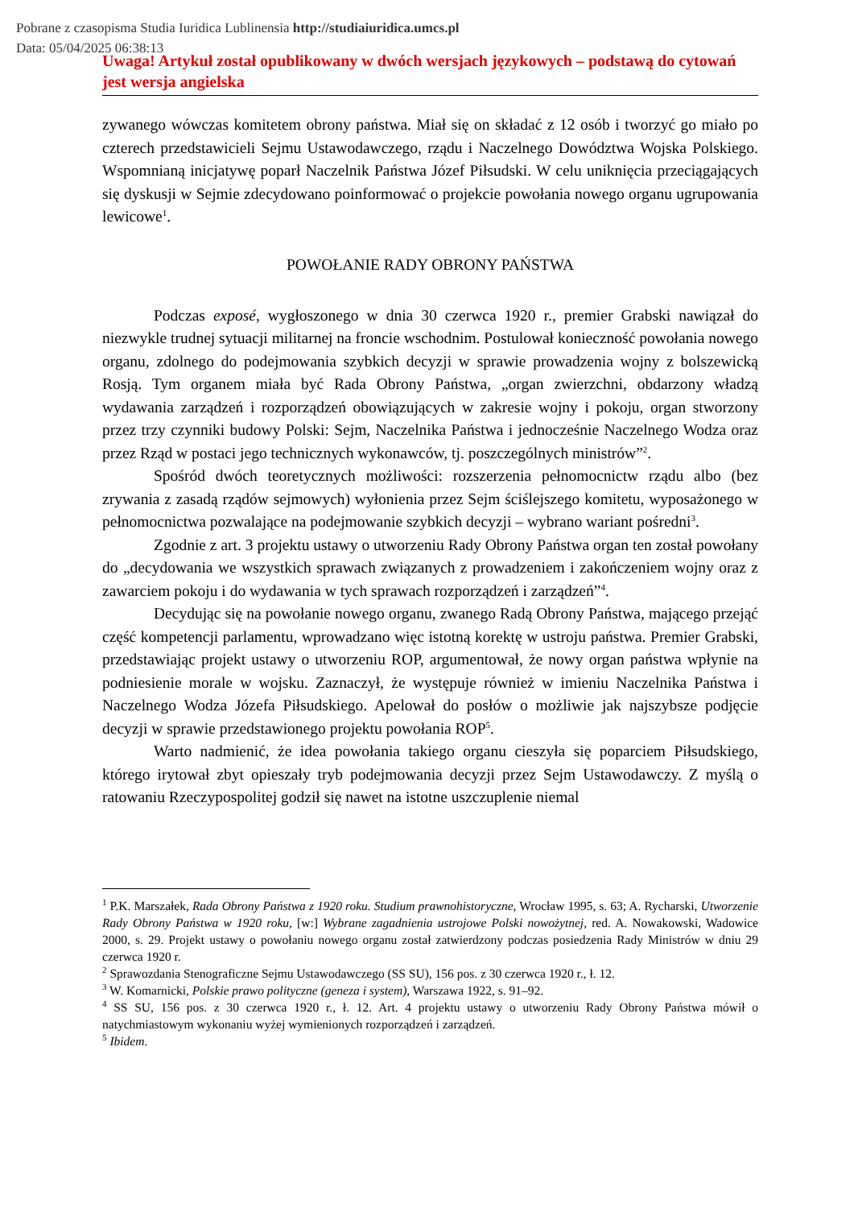Pobrane z czasopisma Studia Iuridica Lublinensia http://studiaiuridica.umcs.pl
Data: 05/04/2025 06:38:13
Uwaga! Artykuł został opublikowany w dwóch wersjach językowych – podstawą do cytowań jest wersja angielska
zywanego wówczas komitetem obrony państwa. Miał się on składać z 12 osób i tworzyć go miało po czterech przedstawicieli Sejmu Ustawodawczego, rządu i Naczelnego Dowództwa Wojska Polskiego. Wspomnianą inicjatywę poparł Naczelnik Państwa Józef Piłsudski. W celu uniknięcia przeciągających się dyskusji w Sejmie zdecydowano poinformować o projekcie powołania nowego organu ugrupowania lewicowe<sup>1</sup>.
POWOŁANIE RADY OBRONY PAŃSTWA
Podczas exposé, wygłoszonego w dnia 30 czerwca 1920 r., premier Grabski nawiązał do niezwykle trudnej sytuacji militarnej na froncie wschodnim. Postulował konieczność powołania nowego organu, zdolnego do podejmowania szybkich decyzji w sprawie prowadzenia wojny z bolszewicką Rosją. Tym organem miała być Rada Obrony Państwa, „organ zwierzchni, obdarzony władzą wydawania zarządzeń i rozporządzeń obowiązujących w zakresie wojny i pokoju, organ stworzony przez trzy czynniki budowy Polski: Sejm, Naczelnika Państwa i jednocześnie Naczelnego Wodza oraz przez Rząd w postaci jego technicznych wykonawców, tj. poszczególnych ministrów”<sup>2</sup>.
Spośród dwóch teoretycznych możliwości: rozszerzenia pełnomocnictw rządu albo (bez zrywania z zasadą rządów sejmowych) wyłonienia przez Sejm ściślejszego komitetu, wyposażonego w pełnomocnictwa pozwalające na podejmowanie szybkich decyzji – wybrano wariant pośredni<sup>3</sup>.
Zgodnie z art. 3 projektu ustawy o utworzeniu Rady Obrony Państwa organ ten został powołany do „decydowania we wszystkich sprawach związanych z prowadzeniem i zakończeniem wojny oraz z zawarciem pokoju i do wydawania w tych sprawach rozporządzeń i zarządzeń”<sup>4</sup>.
Decydując się na powołanie nowego organu, zwanego Radą Obrony Państwa, mającego przejąć część kompetencji parlamentu, wprowadzano więc istotną korektę w ustroju państwa. Premier Grabski, przedstawiając projekt ustawy o utworzeniu ROP, argumentował, że nowy organ państwa wpłynie na podniesienie morale w wojsku. Zaznaczył, że występuje również w imieniu Naczelnika Państwa i Naczelnego Wodza Józefa Piłsudskiego. Apelował do posłów o możliwie jak najszybsze podjęcie decyzji w sprawie przedstawionego projektu powołania ROP<sup>5</sup>.
Warto nadmienić, że idea powołania takiego organu cieszyła się poparciem Piłsudskiego, którego irytował zbyt opieszały tryb podejmowania decyzji przez Sejm Ustawodawczy. Z myślą o ratowaniu Rzeczypospolitej godził się nawet na istotne uszczuplenie niemal
<sup>1</sup> P.K. Marszałek, Rada Obrony Państwa z 1920 roku. Studium prawnohistoryczne, Wrocław 1995, s. 63; A. Rycharski, Utworzenie Rady Obrony Państwa w 1920 roku, [w:] Wybrane zagadnienia ustrojowe Polski nowożytnej, red. A. Nowakowski, Wadowice 2000, s. 29. Projekt ustawy o powołaniu nowego organu został zatwierdzony podczas posiedzenia Rady Ministrów w dniu 29 czerwca 1920 r.
<sup>2</sup> Sprawozdania Stenograficzne Sejmu Ustawodawczego (SS SU), 156 pos. z 30 czerwca 1920 r., ł. 12.
<sup>3</sup> W. Komarnicki, Polskie prawo polityczne (geneza i system), Warszawa 1922, s. 91–92.
<sup>4</sup> SS SU, 156 pos. z 30 czerwca 1920 r., ł. 12. Art. 4 projektu ustawy o utworzeniu Rady Obrony Państwa mówił o natychmiastowym wykonaniu wyżej wymienionych rozporządzeń i zarządzeń.
<sup>5</sup> Ibidem.